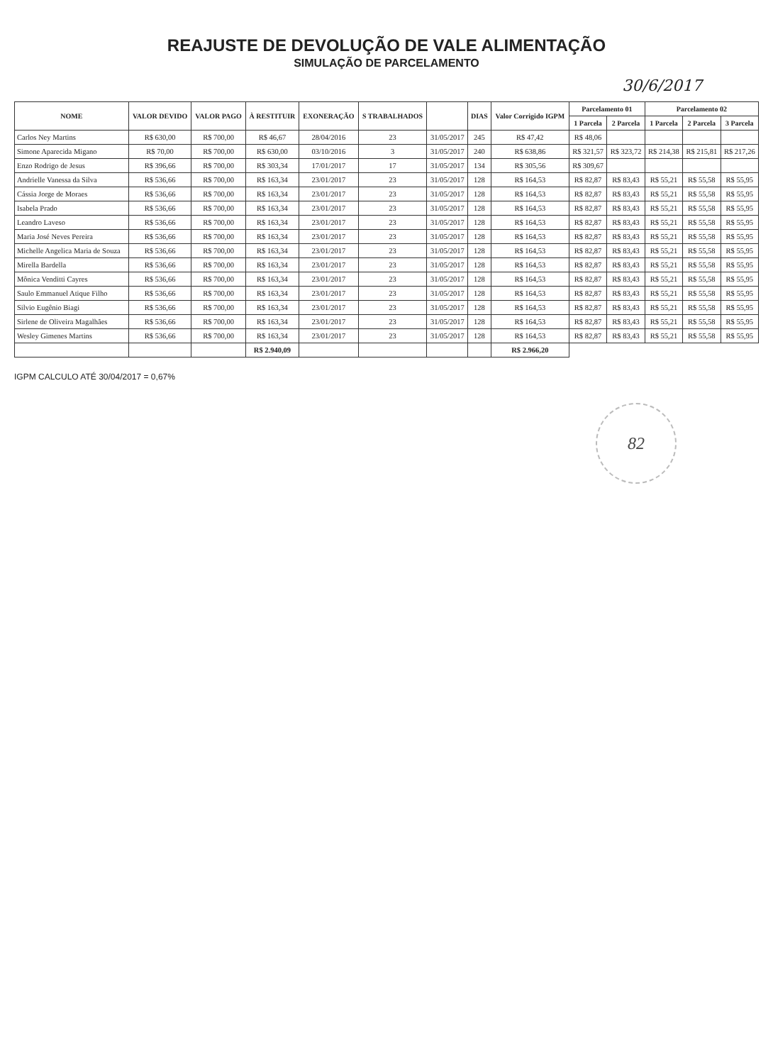REAJUSTE DE DEVOLUÇÃO DE VALE ALIMENTAÇÃO
SIMULAÇÃO DE PARCELAMENTO
30/6/2017
| NOME | VALOR DEVIDO | VALOR PAGO | À RESTITUIR | EXONERAÇÃO | S TRABALHADOS | | DIAS | Valor Corrigido IGPM | Parcelamento 01 | | Parcelamento 02 | | |
| --- | --- | --- | --- | --- | --- | --- | --- | --- | --- | --- | --- | --- | --- |
| | | | | | | | | | 1 Parcela | 2 Parcela | 1 Parcela | 2 Parcela | 3 Parcela |
| Carlos Ney Martins | R$ 630,00 | R$ 700,00 | R$ 46,67 | 28/04/2016 | 23 | 31/05/2017 | 245 | R$ 47,42 | R$ 48,06 | | | | |
| Simone Aparecida Migano | R$ 70,00 | R$ 700,00 | R$ 630,00 | 03/10/2016 | 3 | 31/05/2017 | 240 | R$ 638,86 | R$ 321,57 | R$ 323,72 | R$ 214,38 | R$ 215,81 | R$ 217,26 |
| Enzo Rodrigo de Jesus | R$ 396,66 | R$ 700,00 | R$ 303,34 | 17/01/2017 | 17 | 31/05/2017 | 134 | R$ 305,56 | R$ 309,67 | | | | |
| Andrielle Vanessa da Silva | R$ 536,66 | R$ 700,00 | R$ 163,34 | 23/01/2017 | 23 | 31/05/2017 | 128 | R$ 164,53 | R$ 82,87 | R$ 83,43 | R$ 55,21 | R$ 55,58 | R$ 55,95 |
| Cássia Jorge de Moraes | R$ 536,66 | R$ 700,00 | R$ 163,34 | 23/01/2017 | 23 | 31/05/2017 | 128 | R$ 164,53 | R$ 82,87 | R$ 83,43 | R$ 55,21 | R$ 55,58 | R$ 55,95 |
| Isabela Prado | R$ 536,66 | R$ 700,00 | R$ 163,34 | 23/01/2017 | 23 | 31/05/2017 | 128 | R$ 164,53 | R$ 82,87 | R$ 83,43 | R$ 55,21 | R$ 55,58 | R$ 55,95 |
| Leandro Laveso | R$ 536,66 | R$ 700,00 | R$ 163,34 | 23/01/2017 | 23 | 31/05/2017 | 128 | R$ 164,53 | R$ 82,87 | R$ 83,43 | R$ 55,21 | R$ 55,58 | R$ 55,95 |
| Maria José Neves Pereira | R$ 536,66 | R$ 700,00 | R$ 163,34 | 23/01/2017 | 23 | 31/05/2017 | 128 | R$ 164,53 | R$ 82,87 | R$ 83,43 | R$ 55,21 | R$ 55,58 | R$ 55,95 |
| Michelle Angelica Maria de Souza | R$ 536,66 | R$ 700,00 | R$ 163,34 | 23/01/2017 | 23 | 31/05/2017 | 128 | R$ 164,53 | R$ 82,87 | R$ 83,43 | R$ 55,21 | R$ 55,58 | R$ 55,95 |
| Mirella Bardella | R$ 536,66 | R$ 700,00 | R$ 163,34 | 23/01/2017 | 23 | 31/05/2017 | 128 | R$ 164,53 | R$ 82,87 | R$ 83,43 | R$ 55,21 | R$ 55,58 | R$ 55,95 |
| Mônica Venditti Cayres | R$ 536,66 | R$ 700,00 | R$ 163,34 | 23/01/2017 | 23 | 31/05/2017 | 128 | R$ 164,53 | R$ 82,87 | R$ 83,43 | R$ 55,21 | R$ 55,58 | R$ 55,95 |
| Saulo Emmanuel Atique Filho | R$ 536,66 | R$ 700,00 | R$ 163,34 | 23/01/2017 | 23 | 31/05/2017 | 128 | R$ 164,53 | R$ 82,87 | R$ 83,43 | R$ 55,21 | R$ 55,58 | R$ 55,95 |
| Silvio Eugênio Biagi | R$ 536,66 | R$ 700,00 | R$ 163,34 | 23/01/2017 | 23 | 31/05/2017 | 128 | R$ 164,53 | R$ 82,87 | R$ 83,43 | R$ 55,21 | R$ 55,58 | R$ 55,95 |
| Sirlene de Oliveira Magalhães | R$ 536,66 | R$ 700,00 | R$ 163,34 | 23/01/2017 | 23 | 31/05/2017 | 128 | R$ 164,53 | R$ 82,87 | R$ 83,43 | R$ 55,21 | R$ 55,58 | R$ 55,95 |
| Wesley Gimenes Martins | R$ 536,66 | R$ 700,00 | R$ 163,34 | 23/01/2017 | 23 | 31/05/2017 | 128 | R$ 164,53 | R$ 82,87 | R$ 83,43 | R$ 55,21 | R$ 55,58 | R$ 55,95 |
| | | | R$ 2.940,09 | | | | | R$ 2.966,20 | | | | | |
IGPM CALCULO ATÉ 30/04/2017 = 0,67%
82